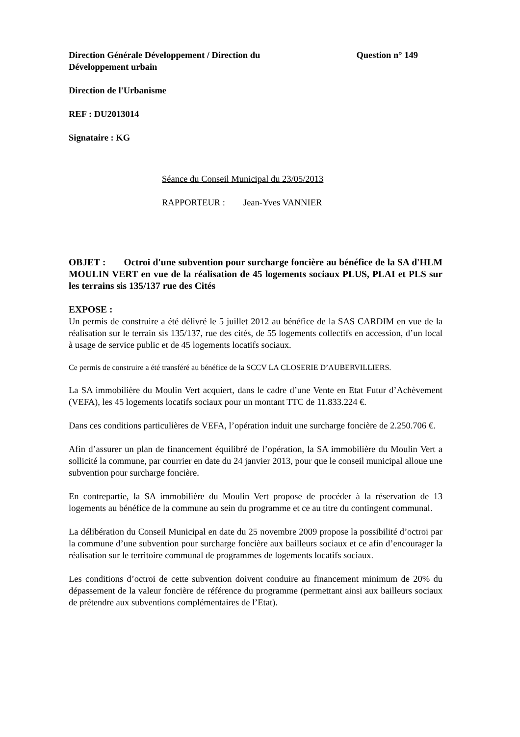Direction Générale Développement / Direction du Développement urbain
Question n° 149
Direction de l'Urbanisme
REF : DU2013014
Signataire : KG
Séance du Conseil Municipal du 23/05/2013
RAPPORTEUR : Jean-Yves VANNIER
OBJET : Octroi d'une subvention pour surcharge foncière au bénéfice de la SA d'HLM MOULIN VERT en vue de la réalisation de 45 logements sociaux PLUS, PLAI et PLS sur les terrains sis 135/137 rue des Cités
EXPOSE :
Un permis de construire a été délivré le 5 juillet 2012 au bénéfice de la SAS CARDIM en vue de la réalisation sur le terrain sis 135/137, rue des cités, de 55 logements collectifs en accession, d’un local à usage de service public et de 45 logements locatifs sociaux.
Ce permis de construire a été transféré au bénéfice de la SCCV LA CLOSERIE D’AUBERVILLIERS.
La SA immobilière du Moulin Vert acquiert, dans le cadre d’une Vente en Etat Futur d’Achèvement (VEFA), les 45 logements locatifs sociaux pour un montant TTC de 11.833.224 €.
Dans ces conditions particulières de VEFA, l’opération induit une surcharge foncière de 2.250.706 €.
Afin d’assurer un plan de financement équilibré de l’opération, la SA immobilière du Moulin Vert a sollicité la commune, par courrier en date du 24 janvier 2013, pour que le conseil municipal alloue une subvention pour surcharge foncière.
En contrepartie, la SA immobilière du Moulin Vert propose de procéder à la réservation de 13 logements au bénéfice de la commune au sein du programme et ce au titre du contingent communal.
La délibération du Conseil Municipal en date du 25 novembre 2009 propose la possibilité d’octroi par la commune d’une subvention pour surcharge foncière aux bailleurs sociaux et ce afin d’encourager la réalisation sur le territoire communal de programmes de logements locatifs sociaux.
Les conditions d’octroi de cette subvention doivent conduire au financement minimum de 20% du dépassement de la valeur foncière de référence du programme (permettant ainsi aux bailleurs sociaux de prétendre aux subventions complémentaires de l’Etat).